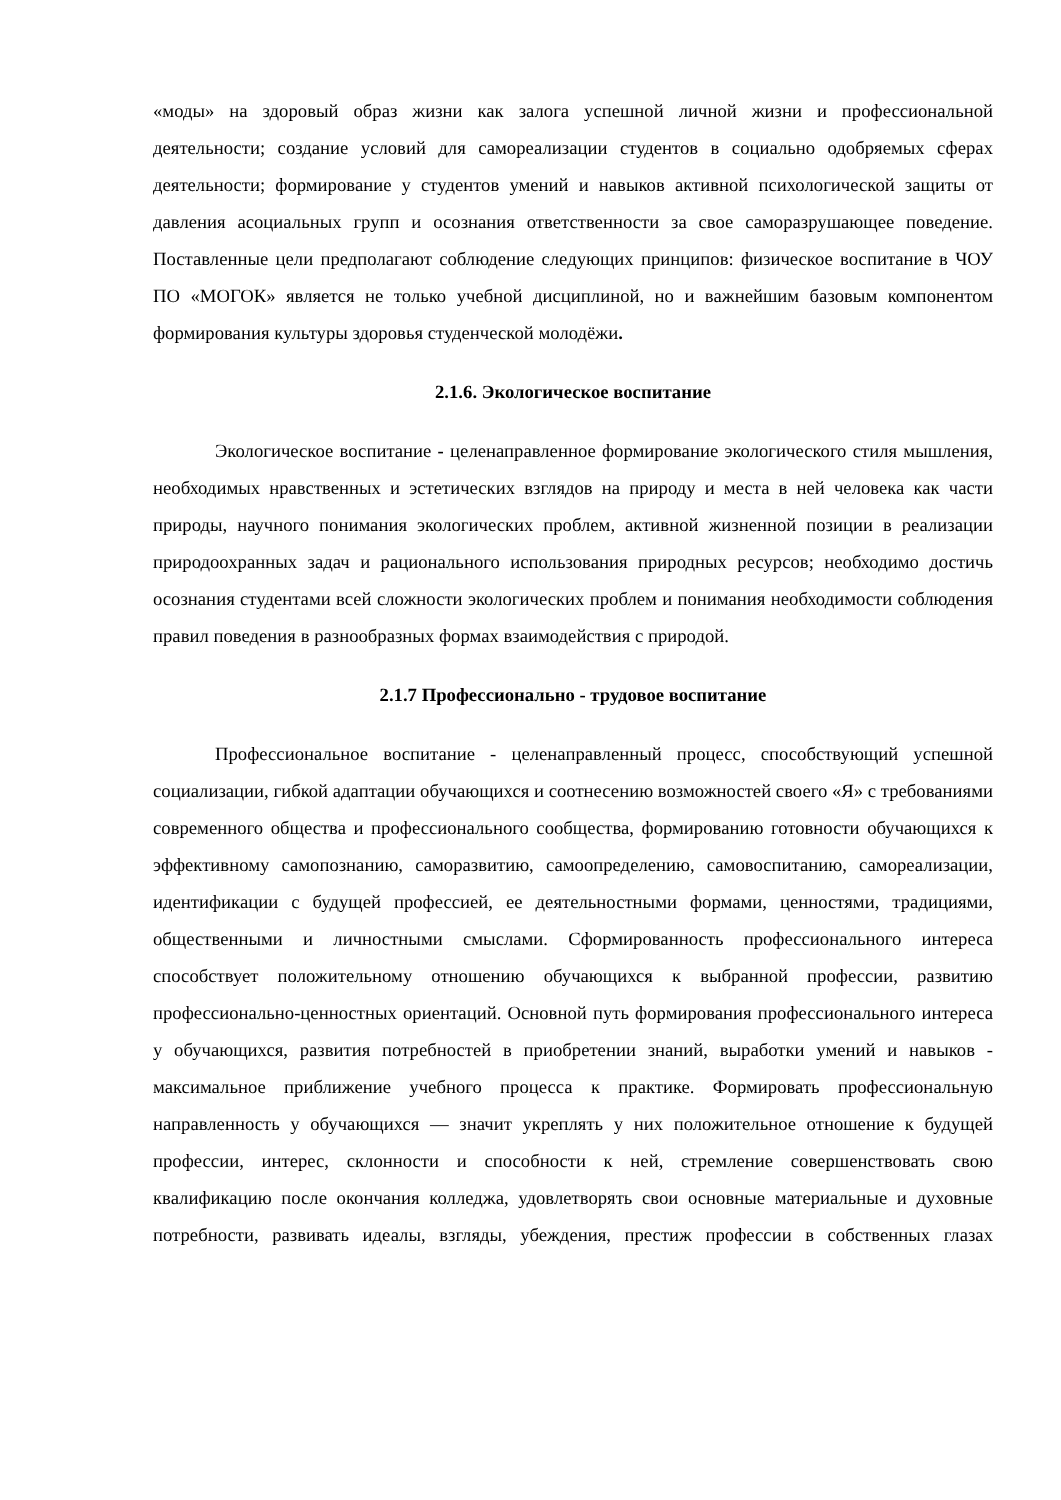«моды» на здоровый образ жизни как залога успешной личной жизни и профессиональной деятельности; создание условий для самореализации студентов в социально одобряемых сферах деятельности; формирование у студентов умений и навыков активной психологической защиты от давления асоциальных групп и осознания ответственности за свое саморазрушающее поведение. Поставленные цели предполагают соблюдение следующих принципов: физическое воспитание в ЧОУ ПО «МОГОК» является не только учебной дисциплиной, но и важнейшим базовым компонентом формирования культуры здоровья студенческой молодёжи.
2.1.6. Экологическое воспитание
Экологическое воспитание - целенаправленное формирование экологического стиля мышления, необходимых нравственных и эстетических взглядов на природу и места в ней человека как части природы, научного понимания экологических проблем, активной жизненной позиции в реализации природоохранных задач и рационального использования природных ресурсов; необходимо достичь осознания студентами всей сложности экологических проблем и понимания необходимости соблюдения правил поведения в разнообразных формах взаимодействия с природой.
2.1.7 Профессионально - трудовое воспитание
Профессиональное воспитание - целенаправленный процесс, способствующий успешной социализации, гибкой адаптации обучающихся и соотнесению возможностей своего «Я» с требованиями современного общества и профессионального сообщества, формированию готовности обучающихся к эффективному самопознанию, саморазвитию, самоопределению, самовоспитанию, самореализации, идентификации с будущей профессией, ее деятельностными формами, ценностями, традициями, общественными и личностными смыслами. Сформированность профессионального интереса способствует положительному отношению обучающихся к выбранной профессии, развитию профессионально-ценностных ориентаций. Основной путь формирования профессионального интереса у обучающихся, развития потребностей в приобретении знаний, выработки умений и навыков - максимальное приближение учебного процесса к практике. Формировать профессиональную направленность у обучающихся — значит укреплять у них положительное отношение к будущей профессии, интерес, склонности и способности к ней, стремление совершенствовать свою квалификацию после окончания колледжа, удовлетворять свои основные материальные и духовные потребности, развивать идеалы, взгляды, убеждения, престиж профессии в собственных глазах